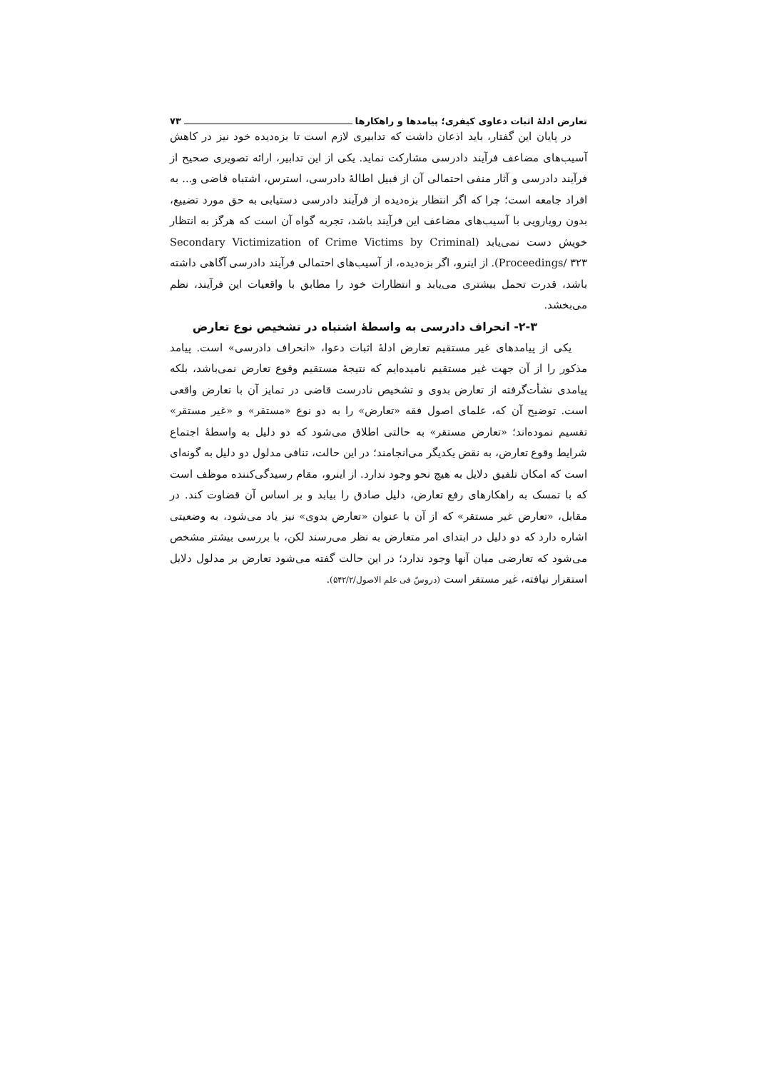تعارض ادلهٔ اثبات دعاوی کیفری؛ پیامدها و راهکارها ۷۳
در پایان این گفتار، باید اذعان داشت که تدابیری لازم است تا بزه‌دیده خود نیز در کاهش آسیب‌های مضاعف فرآیند دادرسی مشارکت نماید. یکی از این تدابیر، ارائه تصویری صحیح از فرآیند دادرسی و آثار منفی احتمالی آن از قبیل اطالهٔ دادرسی، استرس، اشتباه قاضی و... به افراد جامعه است؛ چرا که اگر انتظار بزه‌دیده از فرآیند دادرسی دستیابی به حق مورد تضییع، بدون رویارویی با آسیب‌های مضاعف این فرآیند باشد، تجربه گواه آن است که هرگز به انتظار خویش دست نمی‌یابد (Secondary Victimization of Crime Victims by Criminal Proceedings/ ۳۲۳). از اینرو، اگر بزه‌دیده، از آسیب‌های احتمالی فرآیند دادرسی آگاهی داشته باشد، قدرت تحمل بیشتری می‌یابد و انتظارات خود را مطابق با واقعیات این فرآیند، نظم می‌بخشد.
۲-۳- انحراف دادرسی به واسطهٔ اشتباه در تشخیص نوع تعارض
یکی از پیامدهای غیر مستقیم تعارض ادلهٔ اثبات دعوا، «انحراف دادرسی» است. پیامد مذکور را از آن جهت غیر مستقیم نامیده‌ایم که نتیجهٔ مستقیم وقوع تعارض نمی‌باشد، بلکه پیامدی نشأت‌گرفته از تعارض بدوی و تشخیص نادرست قاضی در تمایز آن با تعارض واقعی است. توضیح آن که، علمای اصول فقه «تعارض» را به دو نوع «مستقر» و «غیر مستقر» تقسیم نموده‌اند؛ «تعارض مستقر» به حالتی اطلاق می‌شود که دو دلیل به واسطهٔ اجتماع شرایط وقوع تعارض، به نقض یکدیگر می‌انجامند؛ در این حالت، تنافی مدلول دو دلیل به گونه‌ای است که امکان تلفیق دلایل به هیچ نحو وجود ندارد. از اینرو، مقام رسیدگی‌کننده موظف است که با تمسک به راهکارهای رفع تعارض، دلیل صادق را بیابد و بر اساس آن قضاوت کند. در مقابل، «تعارض غیر مستقر» که از آن با عنوان «تعارض بدوی» نیز یاد می‌شود، به وضعیتی اشاره دارد که دو دلیل در ابتدای امر متعارض به نظر می‌رسند لکن، با بررسی بیشتر مشخص می‌شود که تعارضی میان آنها وجود ندارد؛ در این حالت گفته می‌شود تعارض بر مدلول دلایل استقرار نیافته، غیر مستقر است (دروسٌ فی علم الاصول/۵۴۲/۲).